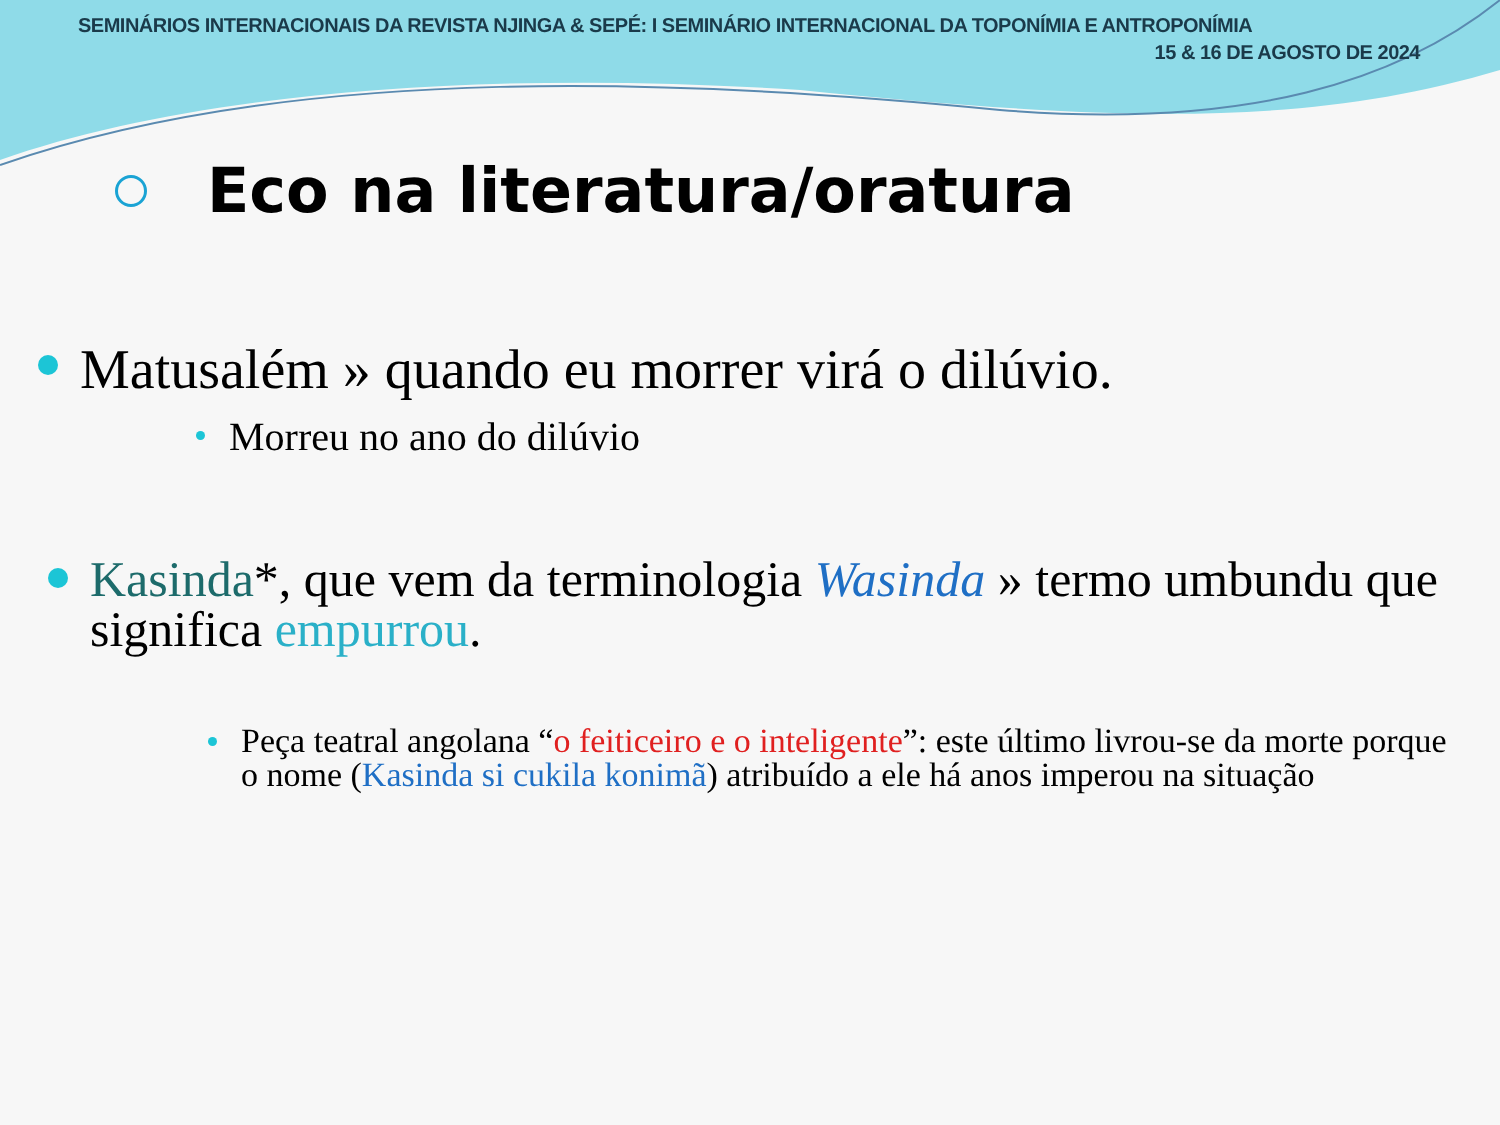SEMINÁRIOS INTERNACIONAIS DA REVISTA NJINGA & SEPÉ: I SEMINÁRIO INTERNACIONAL DA TOPONÍMIA E ANTROPONÍMIA
15 & 16 DE AGOSTO DE 2024
Eco na literatura/oratura
Matusalém » quando eu morrer virá o dilúvio.
Morreu no ano do dilúvio
Kasinda*, que vem da terminologia Wasinda » termo umbundu que significa empurrou.
Peça teatral angolana “o feiticeiro e o inteligente”: este último livrou-se da morte porque o nome (Kasinda si cukila konimã) atribuído a ele há anos imperou na situação